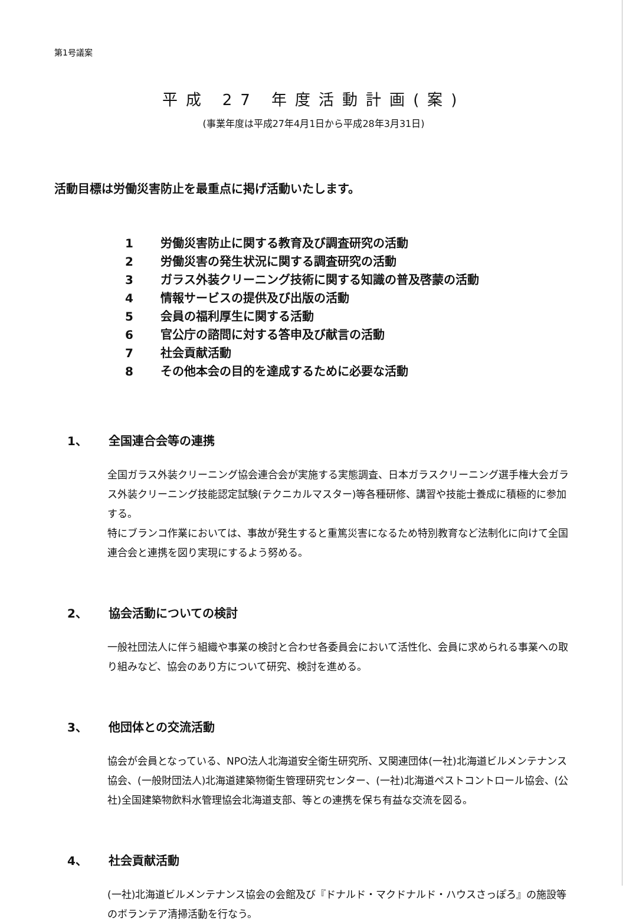第1号議案
平成 27 年度活動計画(案)
(事業年度は平成27年4月1日から平成28年3月31日)
活動目標は労働災害防止を最重点に掲げ活動いたします。
1 労働災害防止に関する教育及び調査研究の活動
2 労働災害の発生状況に関する調査研究の活動
3 ガラス外装クリーニング技術に関する知識の普及啓蒙の活動
4 情報サービスの提供及び出版の活動
5 会員の福利厚生に関する活動
6 官公庁の諮問に対する答申及び献言の活動
7 社会貢献活動
8 その他本会の目的を達成するために必要な活動
1、 全国連合会等の連携
全国ガラス外装クリーニング協会連合会が実施する実態調査、日本ガラスクリーニング選手権大会ガラス外装クリーニング技能認定試験(テクニカルマスター)等各種研修、講習や技能士養成に積極的に参加する。
特にブランコ作業においては、事故が発生すると重篤災害になるため特別教育など法制化に向けて全国連合会と連携を図り実現にするよう努める。
2、 協会活動についての検討
一般社団法人に伴う組織や事業の検討と合わせ各委員会において活性化、会員に求められる事業への取り組みなど、協会のあり方について研究、検討を進める。
3、 他団体との交流活動
協会が会員となっている、NPO法人北海道安全衛生研究所、又関連団体(一社)北海道ビルメンテナンス協会、(一般財団法人)北海道建築物衛生管理研究センター、(一社)北海道ペストコントロール協会、(公社)全国建築物飲料水管理協会北海道支部、等との連携を保ち有益な交流を図る。
4、 社会貢献活動
(一社)北海道ビルメンテナンス協会の会館及び『ドナルド・マクドナルド・ハウスさっぽろ』の施設等のボランテア清掃活動を行なう。